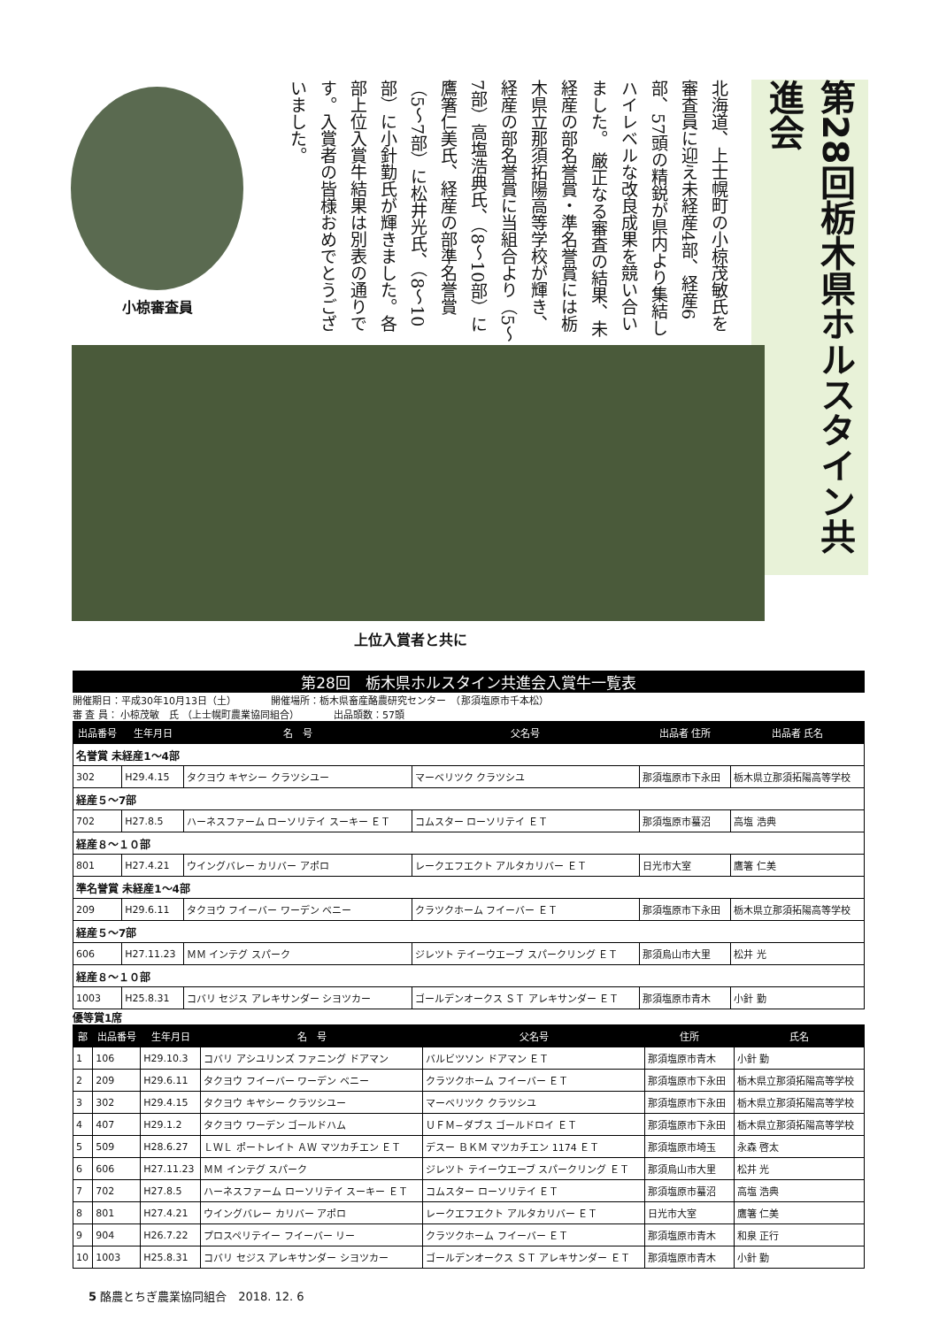小椋審査員
北海道、上士幌町の小椋茂敏氏を審査員に迎え未経産4部、経産6部、57頭の精鋭が県内より集結しハイレベルな改良成果を競い合いました。 厳正なる審査の結果、未経産の部名誉賞・準名誉賞には栃木県立那須拓陽高等学校が輝き、経産の部名誉賞に当組合より（5〜7部）高塩浩典氏、（8〜10部）に鷹箸仁美氏、経産の部準名誉賞（5〜7部）に松井光氏、（8〜10部）に小針勤氏が輝きました。各部上位入賞牛結果は別表の通りです。入賞者の皆様おめでとうございました。
第28回栃木県ホルスタイン共進会
上位入賞者と共に
第28回　栃木県ホルスタイン共進会入賞牛一覧表
開催期日：平成30年10月13日（土）　　　　開催場所：栃木県畜産酪農研究センター　（那須塩原市千本松）
審 査 員： 小椋茂敏　氏 （上士幌町農業協同組合）　　　　出品頭数：57頭
| 出品番号 | 生年月日 | 名 号 | 父名号 | 出品者 住所 | 出品者 氏名 |
| --- | --- | --- | --- | --- | --- |
| 名誉賞 未経産1〜4部 | | | | | |
| 302 | H29.4.15 | タクヨウ キヤシー クラツシユー | マーベリツク クラツシユ | 那須塩原市下永田 | 栃木県立那須拓陽高等学校 |
| 経産５〜7部 | | | | | |
| 702 | H27.8.5 | ハーネスファーム ローソリテイ スーキー ＥＴ | コムスター ローソリテイ ＥＴ | 那須塩原市蟇沼 | 高塩 浩典 |
| 経産８〜１０部 | | | | | |
| 801 | H27.4.21 | ウイングバレー カリバー アポロ | レークエフエクト アルタカリバー ＥＴ | 日光市大室 | 鷹箸 仁美 |
| 準名誉賞 未経産1〜4部 | | | | | |
| 209 | H29.6.11 | タクヨウ フイーバー ワーデン ベニー | クラツクホーム フイーバー ＥＴ | 那須塩原市下永田 | 栃木県立那須拓陽高等学校 |
| 経産５〜7部 | | | | | |
| 606 | H27.11.23 | ＭＭ インテグ スパーク | ジレツト テイーウエーブ スパークリング ＥＴ | 那須烏山市大里 | 松井 光 |
| 経産８〜１０部 | | | | | |
| 1003 | H25.8.31 | コバリ セジス アレキサンダー シヨツカー | ゴールデンオークス ＳＴ アレキサンダー ＥＴ | 那須塩原市青木 | 小針 勤 |
優等賞1席
| 部 | 出品番号 | 生年月日 | 名 号 | 父名号 | 住所 | 氏名 |
| --- | --- | --- | --- | --- | --- | --- |
| 1 | 106 | H29.10.3 | コバリ アシユリンズ ファニング ドアマン | バルビツソン ドアマン ＥＴ | 那須塩原市青木 | 小針 勤 |
| 2 | 209 | H29.6.11 | タクヨウ フイーバー ワーデン ベニー | クラツクホーム フイーバー ＥＴ | 那須塩原市下永田 | 栃木県立那須拓陽高等学校 |
| 3 | 302 | H29.4.15 | タクヨウ キヤシー クラツシユー | マーベリツク クラツシユ | 那須塩原市下永田 | 栃木県立那須拓陽高等学校 |
| 4 | 407 | H29.1.2 | タクヨウ ワーデン ゴールドハム | ＵＦＭ−ダブス ゴールドロイ ＥＴ | 那須塩原市下永田 | 栃木県立那須拓陽高等学校 |
| 5 | 509 | H28.6.27 | ＬＷＬ ポートレイト ＡＷ マツカチエン ＥＴ | デスー ＢＫＭ マツカチエン 1174 ＥＴ | 那須塩原市埼玉 | 永森 啓太 |
| 6 | 606 | H27.11.23 | ＭＭ インテグ スパーク | ジレツト テイーウエーブ スパークリング ＥＴ | 那須烏山市大里 | 松井 光 |
| 7 | 702 | H27.8.5 | ハーネスファーム ローソリテイ スーキー ＥＴ | コムスター ローソリテイ ＥＴ | 那須塩原市蟇沼 | 高塩 浩典 |
| 8 | 801 | H27.4.21 | ウイングバレー カリバー アポロ | レークエフエクト アルタカリバー ＥＴ | 日光市大室 | 鷹箸 仁美 |
| 9 | 904 | H26.7.22 | プロスペリテイー フイーバー リー | クラツクホーム フイーバー ＥＴ | 那須塩原市青木 | 和泉 正行 |
| 10 | 1003 | H25.8.31 | コバリ セジス アレキサンダー シヨツカー | ゴールデンオークス ＳＴ アレキサンダー ＥＴ | 那須塩原市青木 | 小針 勤 |
5 酪農とちぎ農業協同組合　2018. 12. 6